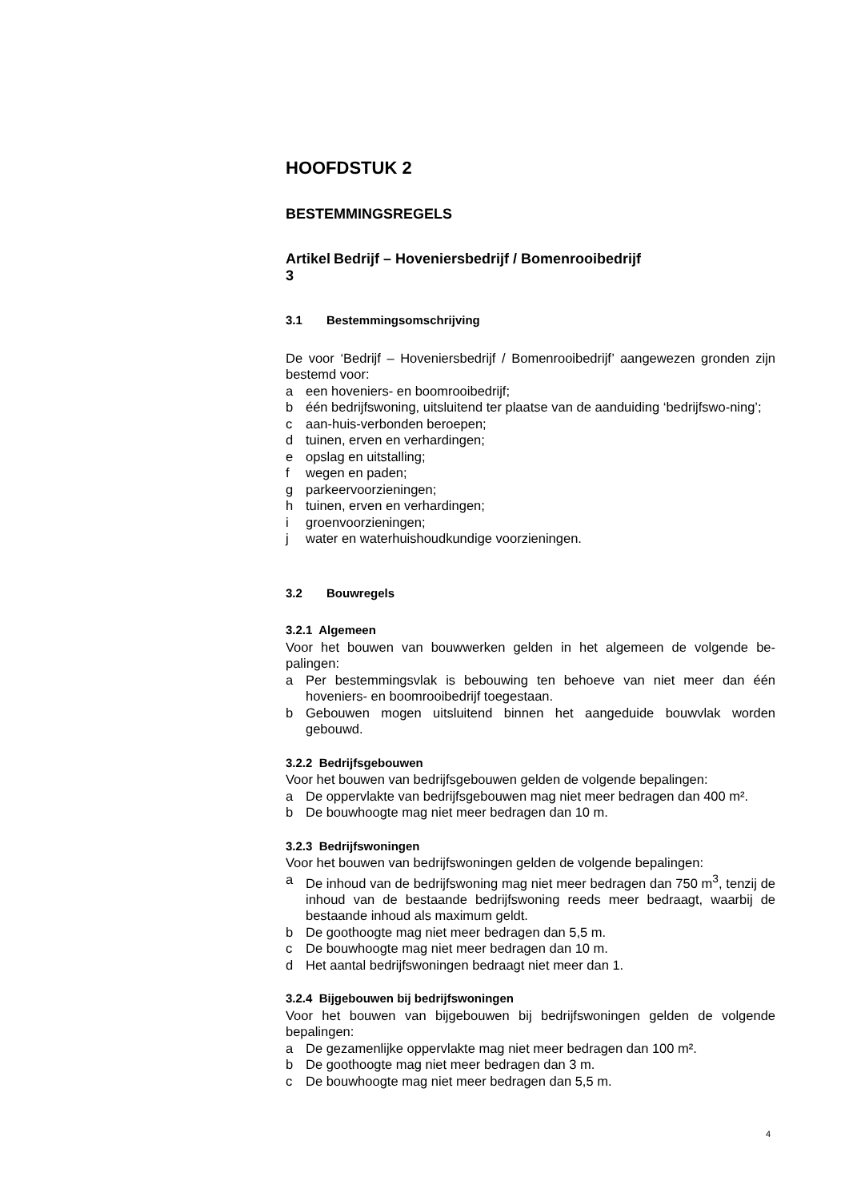HOOFDSTUK 2
BESTEMMINGSREGELS
Artikel 3 Bedrijf – Hoveniersbedrijf / Bomenrooibedrijf
3.1 Bestemmingsomschrijving
De voor ‘Bedrijf – Hoveniersbedrijf / Bomenrooibedrijf’ aangewezen gronden zijn bestemd voor:
a een hoveniers- en boomrooibedrijf;
b één bedrijfswoning, uitsluitend ter plaatse van de aanduiding ‘bedrijfswo-ning’;
c aan-huis-verbonden beroepen;
d tuinen, erven en verhardingen;
e opslag en uitstalling;
f wegen en paden;
g parkeervoorzieningen;
h tuinen, erven en verhardingen;
i groenvoorzieningen;
j water en waterhuishoudkundige voorzieningen.
3.2 Bouwregels
3.2.1 Algemeen
Voor het bouwen van bouwwerken gelden in het algemeen de volgende be-palingen:
a Per bestemmingsvlak is bebouwing ten behoeve van niet meer dan één hoveniers- en boomrooibedrijf toegestaan.
b Gebouwen mogen uitsluitend binnen het aangeduide bouwvlak worden gebouwd.
3.2.2 Bedrijfsgebouwen
Voor het bouwen van bedrijfsgebouwen gelden de volgende bepalingen:
a De oppervlakte van bedrijfsgebouwen mag niet meer bedragen dan 400 m².
b De bouwhoogte mag niet meer bedragen dan 10 m.
3.2.3 Bedrijfswoningen
Voor het bouwen van bedrijfswoningen gelden de volgende bepalingen:
a De inhoud van de bedrijfswoning mag niet meer bedragen dan 750 m<sup>3</sup>, tenzij de inhoud van de bestaande bedrijfswoning reeds meer bedraagt, waarbij de bestaande inhoud als maximum geldt.
b De goothoogte mag niet meer bedragen dan 5,5 m.
c De bouwhoogte mag niet meer bedragen dan 10 m.
d Het aantal bedrijfswoningen bedraagt niet meer dan 1.
3.2.4 Bijgebouwen bij bedrijfswoningen
Voor het bouwen van bijgebouwen bij bedrijfswoningen gelden de volgende bepalingen:
a De gezamenlijke oppervlakte mag niet meer bedragen dan 100 m².
b De goothoogte mag niet meer bedragen dan 3 m.
c De bouwhoogte mag niet meer bedragen dan 5,5 m.
4